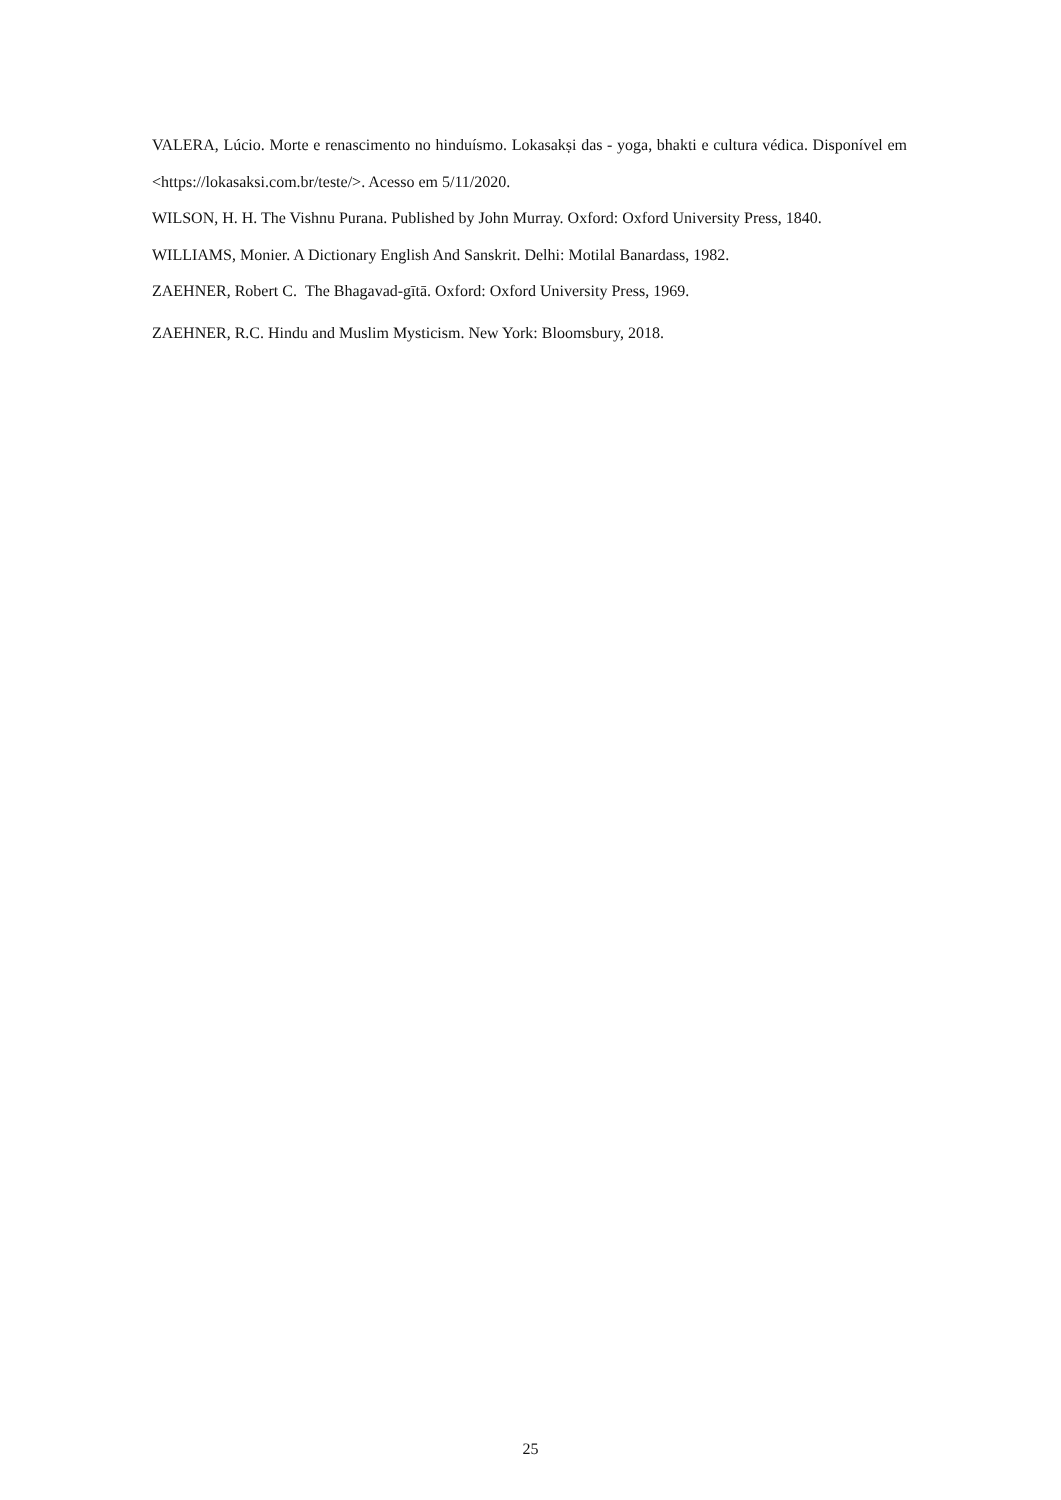VALERA, Lúcio. Morte e renascimento no hinduísmo. Lokasakṣi das - yoga, bhakti e cultura védica. Disponível em <https://lokasaksi.com.br/teste/>. Acesso em 5/11/2020.
WILSON, H. H. The Vishnu Purana. Published by John Murray. Oxford: Oxford University Press, 1840.
WILLIAMS, Monier. A Dictionary English And Sanskrit. Delhi: Motilal Banardass, 1982.
ZAEHNER, Robert C. The Bhagavad-gītā. Oxford: Oxford University Press, 1969.
ZAEHNER, R.C. Hindu and Muslim Mysticism. New York: Bloomsbury, 2018.
25